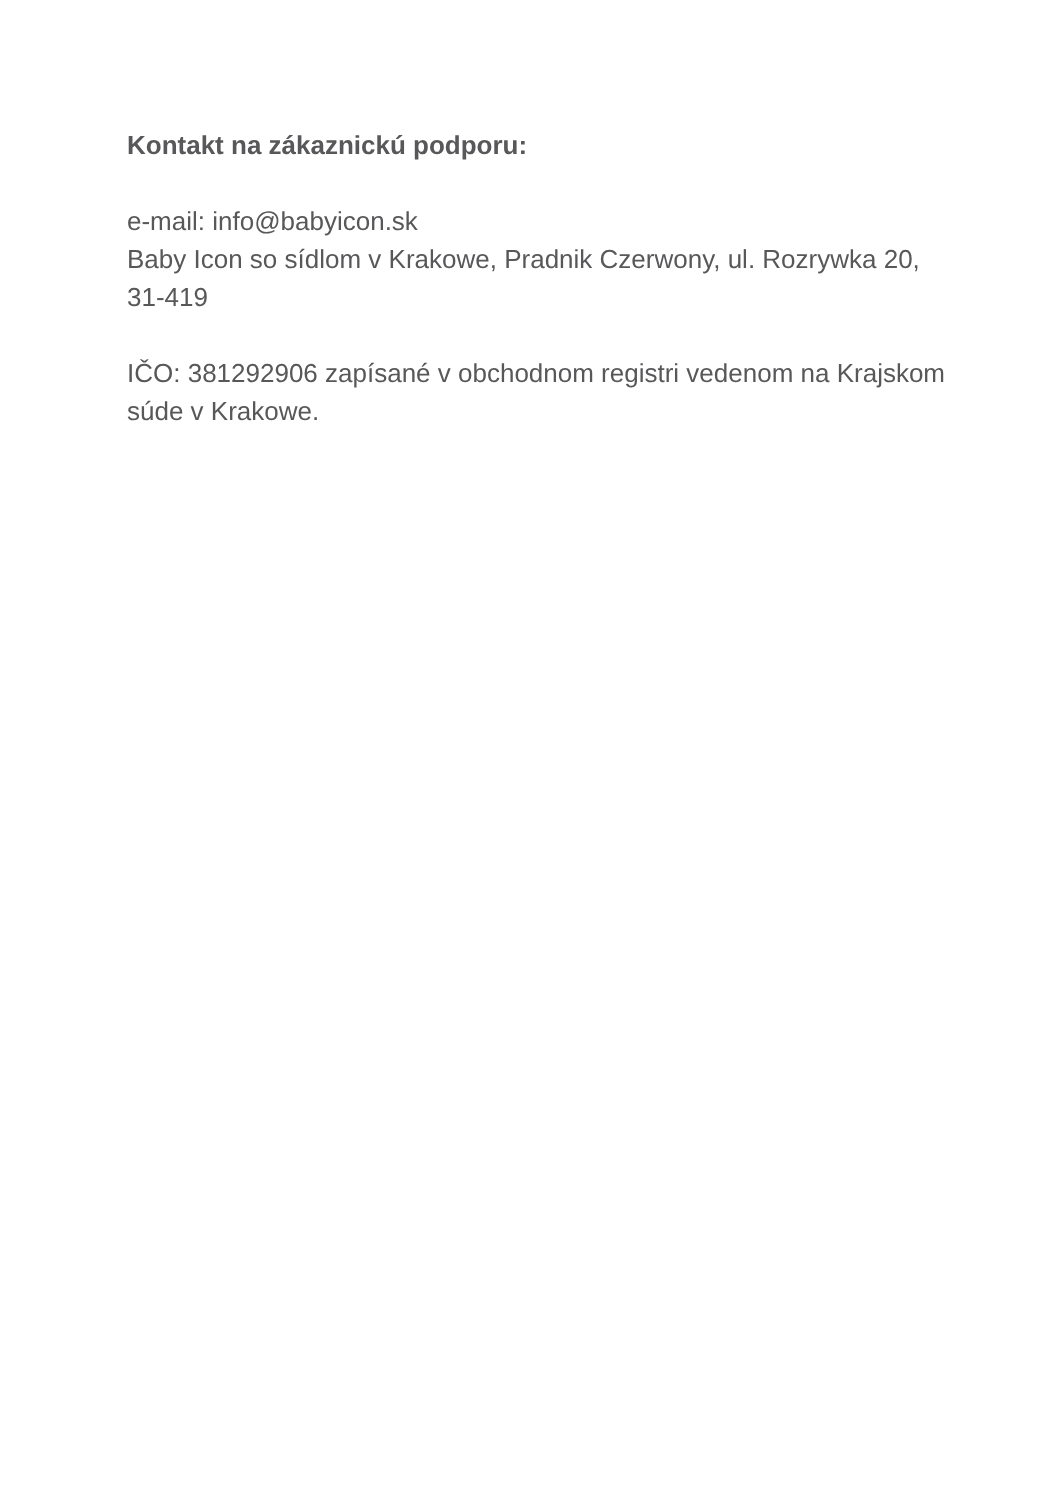Kontakt na zákaznickú podporu:
e-mail: info@babyicon.sk
Baby Icon so sídlom v Krakowe, Pradnik Czerwony, ul. Rozrywka 20, 31-419
IČO: 381292906 zapísané v obchodnom registri vedenom na Krajskom súde v Krakowe.